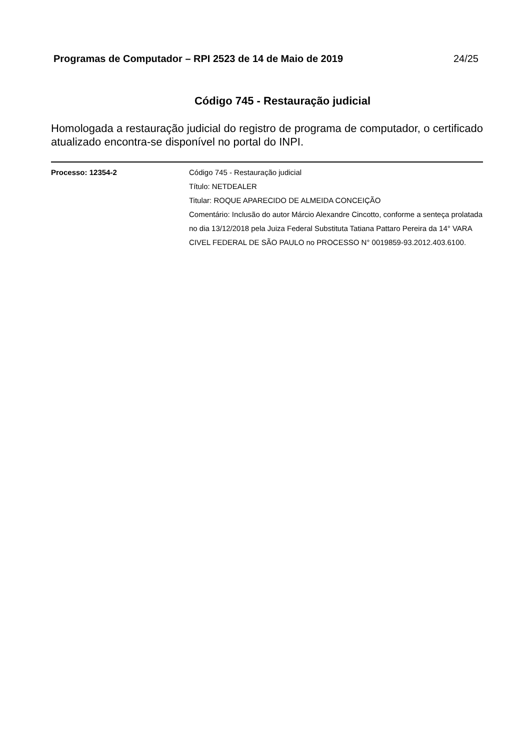Programas de Computador – RPI 2523 de 14 de Maio de 2019 24/25
Código 745 - Restauração judicial
Homologada a restauração judicial do registro de programa de computador, o certificado atualizado encontra-se disponível no portal do INPI.
Processo: 12354-2 Código 745 - Restauração judicial
Título: NETDEALER
Titular: ROQUE APARECIDO DE ALMEIDA CONCEIÇÃO
Comentário: Inclusão do autor Márcio Alexandre Cincotto, conforme a senteça prolatada no dia 13/12/2018 pela Juiza Federal Substituta Tatiana Pattaro Pereira da 14° VARA CIVEL FEDERAL DE SÃO PAULO no PROCESSO N° 0019859-93.2012.403.6100.